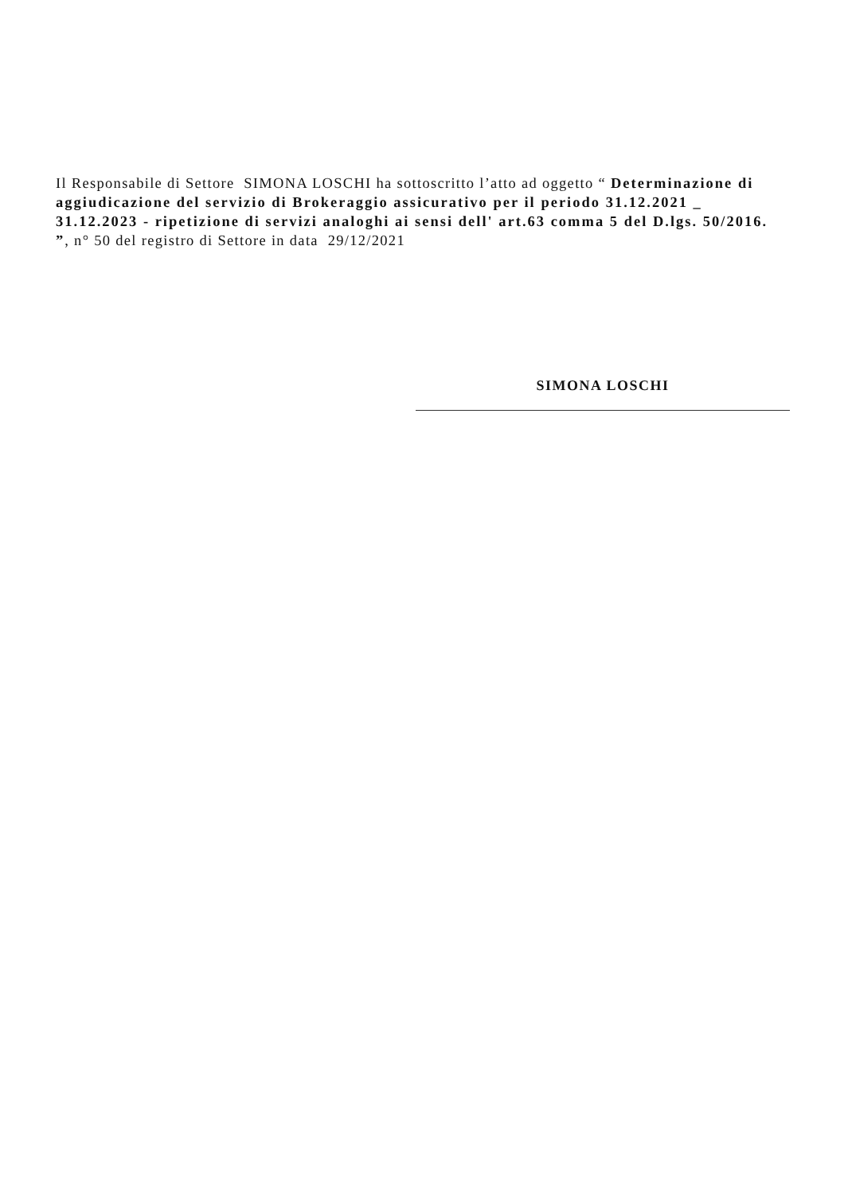Il Responsabile di Settore SIMONA LOSCHI ha sottoscritto l’atto ad oggetto “ Determinazione di aggiudicazione del servizio di Brokeraggio assicurativo per il periodo 31.12.2021 _ 31.12.2023 - ripetizione di servizi analoghi ai sensi dell' art.63 comma 5 del D.lgs. 50/2016. ”, n° 50 del registro di Settore in data 29/12/2021
SIMONA LOSCHI